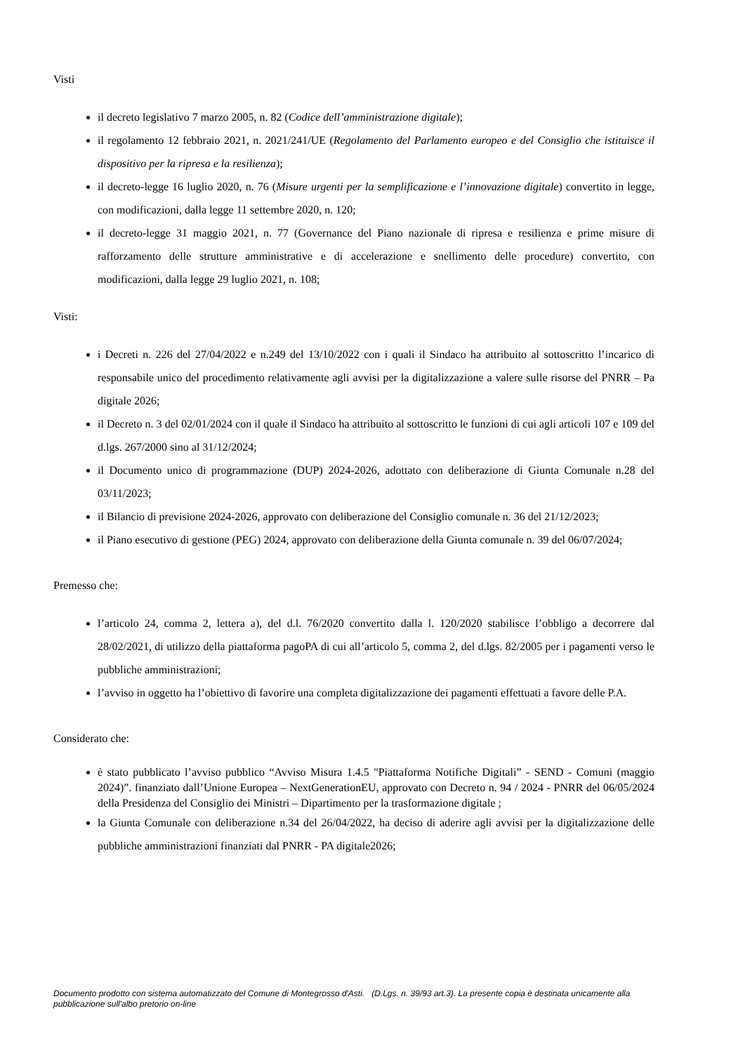Visti
il decreto legislativo 7 marzo 2005, n. 82 (Codice dell’amministrazione digitale);
il regolamento 12 febbraio 2021, n. 2021/241/UE (Regolamento del Parlamento europeo e del Consiglio che istituisce il dispositivo per la ripresa e la resilienza);
il decreto-legge 16 luglio 2020, n. 76 (Misure urgenti per la semplificazione e l’innovazione digitale) convertito in legge, con modificazioni, dalla legge 11 settembre 2020, n. 120;
il decreto-legge 31 maggio 2021, n. 77 (Governance del Piano nazionale di ripresa e resilienza e prime misure di rafforzamento delle strutture amministrative e di accelerazione e snellimento delle procedure) convertito, con modificazioni, dalla legge 29 luglio 2021, n. 108;
Visti:
i Decreti n. 226 del 27/04/2022 e n.249 del 13/10/2022 con i quali il Sindaco ha attribuito al sottoscritto l’incarico di responsabile unico del procedimento relativamente agli avvisi per la digitalizzazione a valere sulle risorse del PNRR – Pa digitale 2026;
il Decreto n. 3 del 02/01/2024 con il quale il Sindaco ha attribuito al sottoscritto le funzioni di cui agli articoli 107 e 109 del d.lgs. 267/2000 sino al 31/12/2024;
il Documento unico di programmazione (DUP) 2024-2026, adottato con deliberazione di Giunta Comunale n.28 del 03/11/2023;
il Bilancio di previsione 2024-2026, approvato con deliberazione del Consiglio comunale n. 36 del 21/12/2023;
il Piano esecutivo di gestione (PEG) 2024, approvato con deliberazione della Giunta comunale n. 39 del 06/07/2024;
Premesso che:
l’articolo 24, comma 2, lettera a), del d.l. 76/2020 convertito dalla l. 120/2020 stabilisce l’obbligo a decorrere dal 28/02/2021, di utilizzo della piattaforma pagoPA di cui all’articolo 5, comma 2, del d.lgs. 82/2005 per i pagamenti verso le pubbliche amministrazioni;
l’avviso in oggetto ha l’obiettivo di favorire una completa digitalizzazione dei pagamenti effettuati a favore delle P.A.
Considerato che:
è stato pubblicato l’avviso pubblico “Avviso Misura 1.4.5 "Piattaforma Notifiche Digitali” - SEND - Comuni (maggio 2024)”. finanziato dall’Unione Europea – NextGenerationEU, approvato con Decreto n. 94 / 2024 - PNRR del 06/05/2024 della Presidenza del Consiglio dei Ministri – Dipartimento per la trasformazione digitale ;
la Giunta Comunale con deliberazione n.34 del 26/04/2022, ha deciso di aderire agli avvisi per la digitalizzazione delle pubbliche amministrazioni finanziati dal PNRR - PA digitale2026;
Documento prodotto con sistema automatizzato del Comune di Montegrosso d'Asti. (D.Lgs. n. 39/93 art.3). La presente copia è destinata unicamente alla pubblicazione sull'albo pretorio on-line